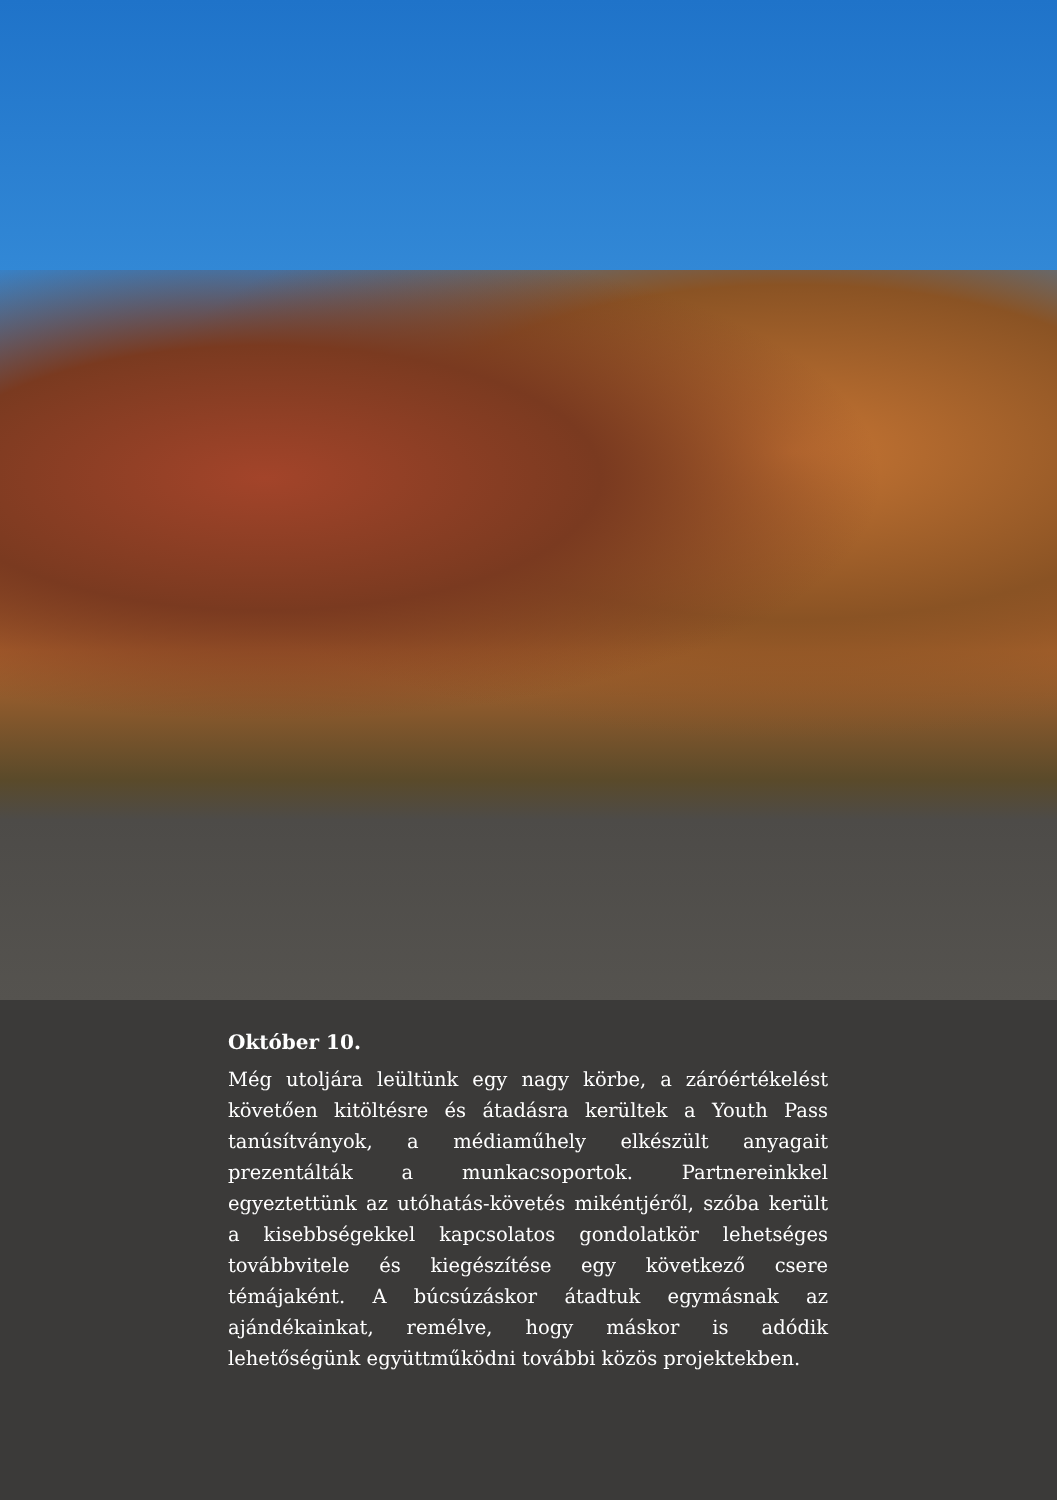Október 10.
Még utoljára leültünk egy nagy körbe, a záróértékelést követően kitöltésre és átadásra kerültek a Youth Pass tanúsítványok, a médiaműhely elkészült anyagait prezentálták a munkacsoportok. Partnereinkkel egyeztettünk az utóhatás-követés mikéntjéről, szóba került a kisebbségekkel kapcsolatos gondolatkör lehetséges továbbvitele és kiegészítése egy következő csere témájaként. A búcsúzáskor átadtuk egymásnak az ajándékainkat, remélve, hogy máskor is adódik lehetőségünk együttműködni további közös projektekben.